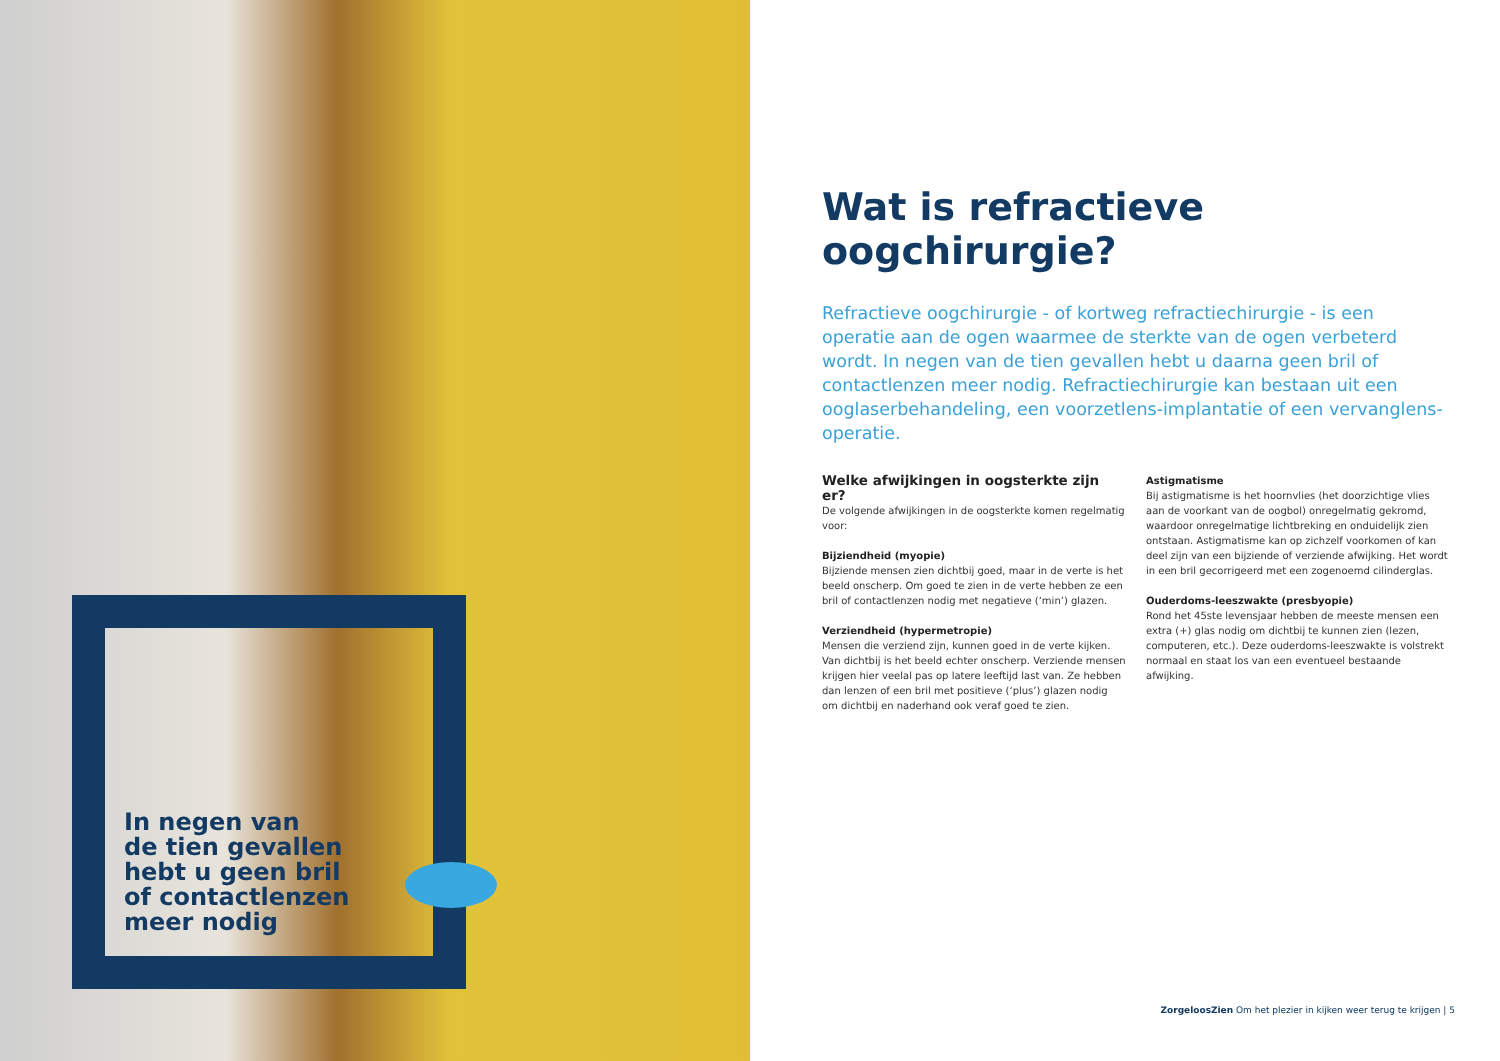In negen van
de tien gevallen
hebt u geen bril
of contactlenzen
meer nodig
Wat is refractieve oogchirurgie?
Refractieve oogchirurgie - of kortweg refractiechirurgie - is een operatie aan de ogen waarmee de sterkte van de ogen verbeterd wordt. In negen van de tien gevallen hebt u daarna geen bril of contactlenzen meer nodig. Refractiechirurgie kan bestaan uit een ooglaserbehandeling, een voorzetlens-implantatie of een vervanglens-operatie.
Welke afwijkingen in oogsterkte zijn er?
De volgende afwijkingen in de oogsterkte komen regelmatig voor:
Bijziendheid (myopie)
Bijziende mensen zien dichtbij goed, maar in de verte is het beeld onscherp. Om goed te zien in de verte hebben ze een bril of contactlenzen nodig met negatieve (‘min’) glazen.
Verziendheid (hypermetropie)
Mensen die verziend zijn, kunnen goed in de verte kijken. Van dichtbij is het beeld echter onscherp. Verziende mensen krijgen hier veelal pas op latere leeftijd last van. Ze hebben dan lenzen of een bril met positieve (‘plus’) glazen nodig om dichtbij en naderhand ook veraf goed te zien.
Astigmatisme
Bij astigmatisme is het hoornvlies (het doorzichtige vlies aan de voorkant van de oogbol) onregelmatig gekromd, waardoor onregelmatige lichtbreking en onduidelijk zien ontstaan. Astigmatisme kan op zichzelf voorkomen of kan deel zijn van een bijziende of verziende afwijking. Het wordt in een bril gecorrigeerd met een zogenoemd cilinderglas.
Ouderdoms-leeszwakte (presbyopie)
Rond het 45ste levensjaar hebben de meeste mensen een extra (+) glas nodig om dichtbij te kunnen zien (lezen, computeren, etc.). Deze ouderdoms-leeszwakte is volstrekt normaal en staat los van een eventueel bestaande afwijking.
ZorgeloosZien Om het plezier in kijken weer terug te krijgen | 5